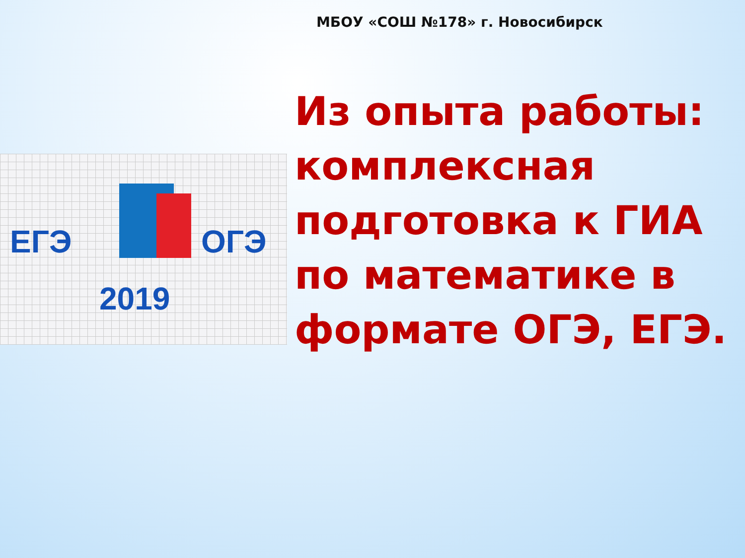МБОУ «СОШ №178» г. Новосибирск
ЕГЭ ОГЭ
2019
Из опыта работы: комплексная подготовка к ГИА по математике в формате ОГЭ, ЕГЭ.